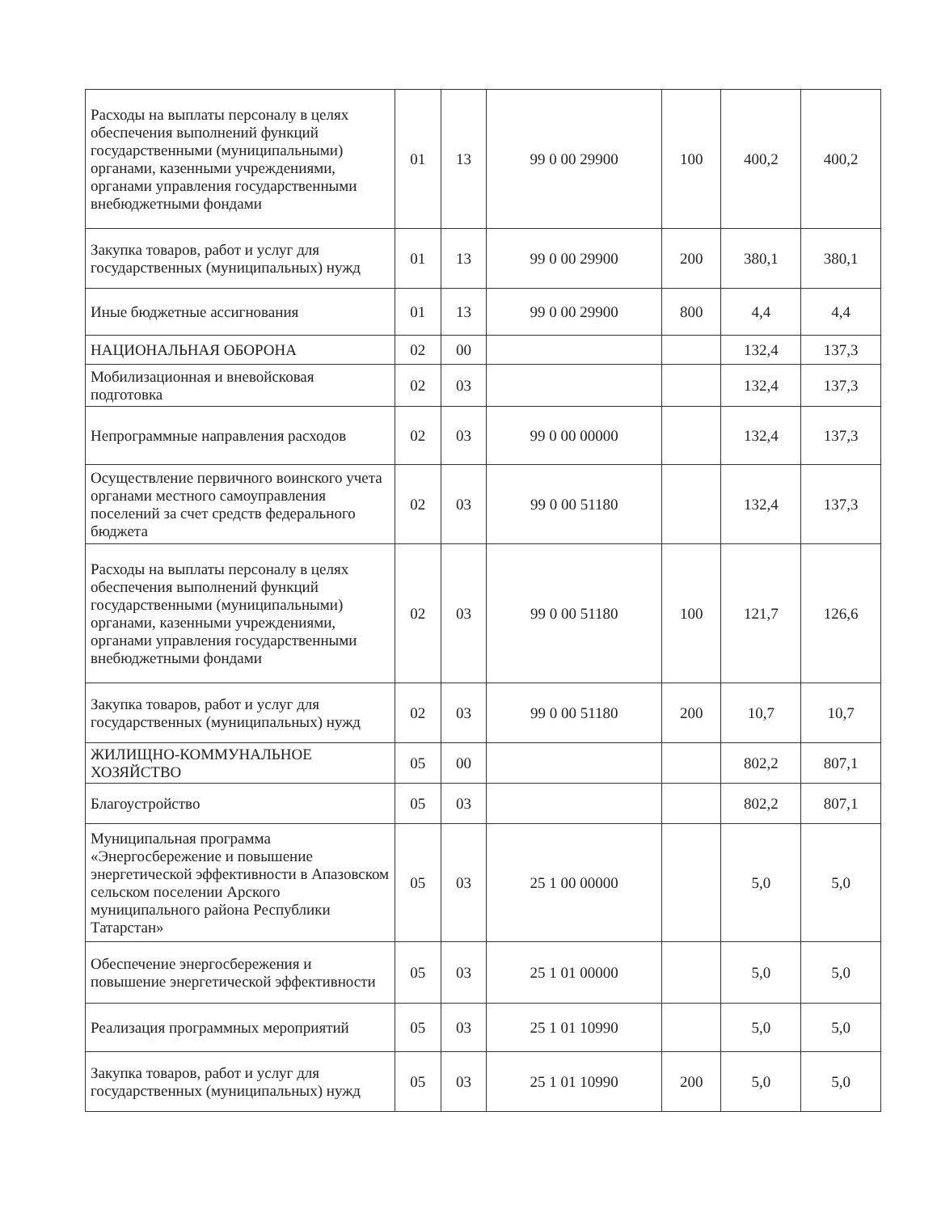| Расходы на выплаты персоналу в целях обеспечения выполнений функций государственными (муниципальными) органами, казенными учреждениями, органами управления государственными внебюджетными фондами | 01 | 13 | 99 0 00 29900 | 100 | 400,2 | 400,2 |
| Закупка товаров, работ и услуг для государственных (муниципальных) нужд | 01 | 13 | 99 0 00 29900 | 200 | 380,1 | 380,1 |
| Иные бюджетные ассигнования | 01 | 13 | 99 0 00 29900 | 800 | 4,4 | 4,4 |
| НАЦИОНАЛЬНАЯ ОБОРОНА | 02 | 00 | | | 132,4 | 137,3 |
| Мобилизационная и вневойсковая подготовка | 02 | 03 | | | 132,4 | 137,3 |
| Непрограммные направления расходов | 02 | 03 | 99 0 00 00000 | | 132,4 | 137,3 |
| Осуществление первичного воинского учета органами местного самоуправления поселений за счет средств федерального бюджета | 02 | 03 | 99 0 00 51180 | | 132,4 | 137,3 |
| Расходы на выплаты персоналу в целях обеспечения выполнений функций государственными (муниципальными) органами, казенными учреждениями, органами управления государственными внебюджетными фондами | 02 | 03 | 99 0 00 51180 | 100 | 121,7 | 126,6 |
| Закупка товаров, работ и услуг для государственных (муниципальных) нужд | 02 | 03 | 99 0 00 51180 | 200 | 10,7 | 10,7 |
| ЖИЛИЩНО-КОММУНАЛЬНОЕ ХОЗЯЙСТВО | 05 | 00 | | | 802,2 | 807,1 |
| Благоустройство | 05 | 03 | | | 802,2 | 807,1 |
| Муниципальная программа «Энергосбережение и повышение энергетической эффективности в Апазовском сельском поселении Арского муниципального района Республики Татарстан» | 05 | 03 | 25 1 00 00000 | | 5,0 | 5,0 |
| Обеспечение энергосбережения и повышение энергетической эффективности | 05 | 03 | 25 1 01 00000 | | 5,0 | 5,0 |
| Реализация программных мероприятий | 05 | 03 | 25 1 01 10990 | | 5,0 | 5,0 |
| Закупка товаров, работ и услуг для государственных (муниципальных) нужд | 05 | 03 | 25 1 01 10990 | 200 | 5,0 | 5,0 |